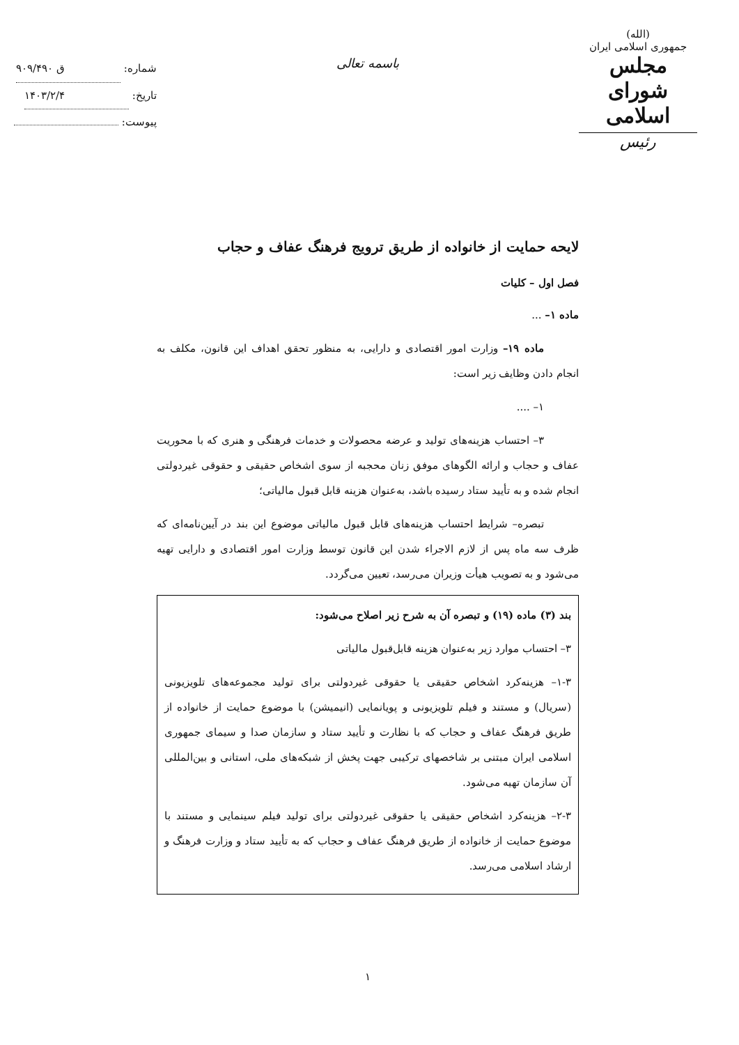(الله)
جمهوری اسلامی ایران
مجلس شورای اسلامی
رئیس
باسمه تعالی
شماره: ۹۰۹/۴۹۰ ق
تاریخ: ۱۴۰۳/۲/۴
پیوست:
لایحه حمایت از خانواده از طریق ترویج فرهنگ عفاف و حجاب
فصل اول – کلیات
ماده ۱– ...
ماده ۱۹– وزارت امور اقتصادی و دارایی، به منظور تحقق اهداف این قانون، مکلف به انجام دادن وظایف زیر است:
۱– ....
۳– احتساب هزینه‌های تولید و عرضه محصولات و خدمات فرهنگی و هنری که با محوریت عفاف و حجاب و ارائه الگوهای موفق زنان محجبه از سوی اشخاص حقیقی و حقوقی غیردولتی انجام شده و به تأیید ستاد رسیده باشد، به‌عنوان هزینه قابل قبول مالیاتی؛
تبصره– شرایط احتساب هزینه‌های قابل قبول مالیاتی موضوع این بند در آیین‌نامه‌ای که ظرف سه ماه پس از لازم الاجراء شدن این قانون توسط وزارت امور اقتصادی و دارایی تهیه می‌شود و به تصویب هیأت وزیران می‌رسد، تعیین می‌گردد.
بند (۳) ماده (۱۹) و تبصره آن به شرح زیر اصلاح می‌شود:
۳– احتساب موارد زیر به‌عنوان هزینه قابل‌قبول مالیاتی
۱-۳– هزینه‌کرد اشخاص حقیقی یا حقوقی غیردولتی برای تولید مجموعه‌های تلویزیونی (سریال) و مستند و فیلم تلویزیونی و پویانمایی (انیمیشن) با موضوع حمایت از خانواده از طریق فرهنگ عفاف و حجاب که با نظارت و تأیید ستاد و سازمان صدا و سیمای جمهوری اسلامی ایران مبتنی بر شاخصهای ترکیبی جهت پخش از شبکه‌های ملی، استانی و بین‌المللی آن سازمان تهیه می‌شود.
۲-۳– هزینه‌کرد اشخاص حقیقی یا حقوقی غیردولتی برای تولید فیلم سینمایی و مستند با موضوع حمایت از خانواده از طریق فرهنگ عفاف و حجاب که به تأیید ستاد و وزارت فرهنگ و ارشاد اسلامی می‌رسد.
۱